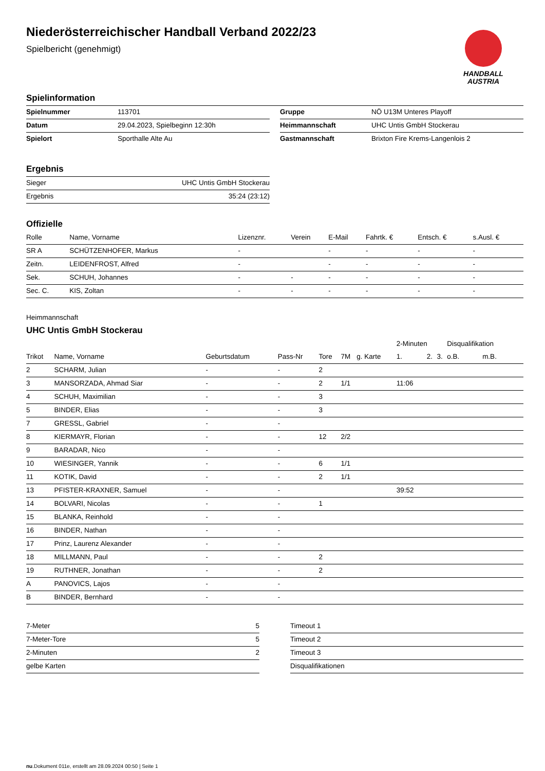HANDBALL
AUSTRIA
Niederösterreichischer Handball Verband 2022/23
Spielbericht (genehmigt)
Spielinformation
| Spielnummer | 113701 |
| Datum | 29.04.2023, Spielbeginn 12:30h |
| Spielort | Sporthalle Alte Au |
| Gruppe | NÖ U13M Unteres Playoff |
| Heimmannschaft | UHC Untis GmbH Stockerau |
| Gastmannschaft | Brixton Fire Krems-Langenlois 2 |
Ergebnis
| Sieger | UHC Untis GmbH Stockerau |
| Ergebnis | 35:24 (23:12) |
Offizielle
| Rolle | Name, Vorname | Lizenznr. | Verein | E-Mail | Fahrtk. € | Entsch. € | s.Ausl. € |
| --- | --- | --- | --- | --- | --- | --- | --- |
| SR A | SCHÜTZENHOFER, Markus | - | | - | - | - | - |
| Zeitn. | LEIDENFROST, Alfred | - | | - | - | - | - |
| Sek. | SCHUH, Johannes | - | - | - | - | - | - |
| Sec. C. | KIS, Zoltan | - | - | - | - | - | - |
Heimmannschaft
UHC Untis GmbH Stockerau
| | | | | | | | 2-Minuten | | | Disqualifikation | |
| Trikot | Name, Vorname | Geburtsdatum | Pass-Nr | Tore | 7M | g. Karte | 1. | 2. | 3. | o.B. | m.B. |
| 2 | SCHARM, Julian | - | - | 2 | | | | | | | |
| 3 | MANSORZADA, Ahmad Siar | - | - | 2 | 1/1 | | 11:06 | | | | |
| 4 | SCHUH, Maximilian | - | - | 3 | | | | | | | |
| 5 | BINDER, Elias | - | - | 3 | | | | | | | |
| 7 | GRESSL, Gabriel | - | - | | | | | | | | |
| 8 | KIERMAYR, Florian | - | - | 12 | 2/2 | | | | | | |
| 9 | BARADAR, Nico | - | - | | | | | | | | |
| 10 | WIESINGER, Yannik | - | - | 6 | 1/1 | | | | | | |
| 11 | KOTIK, David | - | - | 2 | 1/1 | | | | | | |
| 13 | PFISTER-KRAXNER, Samuel | - | - | | | | 39:52 | | | | |
| 14 | BOLVARI, Nicolas | - | - | 1 | | | | | | | |
| 15 | BLANKA, Reinhold | - | - | | | | | | | | |
| 16 | BINDER, Nathan | - | - | | | | | | | | |
| 17 | Prinz, Laurenz Alexander | - | - | | | | | | | | |
| 18 | MILLMANN, Paul | - | - | 2 | | | | | | | |
| 19 | RUTHNER, Jonathan | - | - | 2 | | | | | | | |
| A | PANOVICS, Lajos | - | - | | | | | | | | |
| B | BINDER, Bernhard | - | - | | | | | | | | |
| 7-Meter | 5 |
| 7-Meter-Tore | 5 |
| 2-Minuten | 2 |
| gelbe Karten | |
| Timeout 1 |
| Timeout 2 |
| Timeout 3 |
| Disqualifikationen |
nu.Dokument 011e, erstellt am 28.09.2024 00:50 | Seite 1